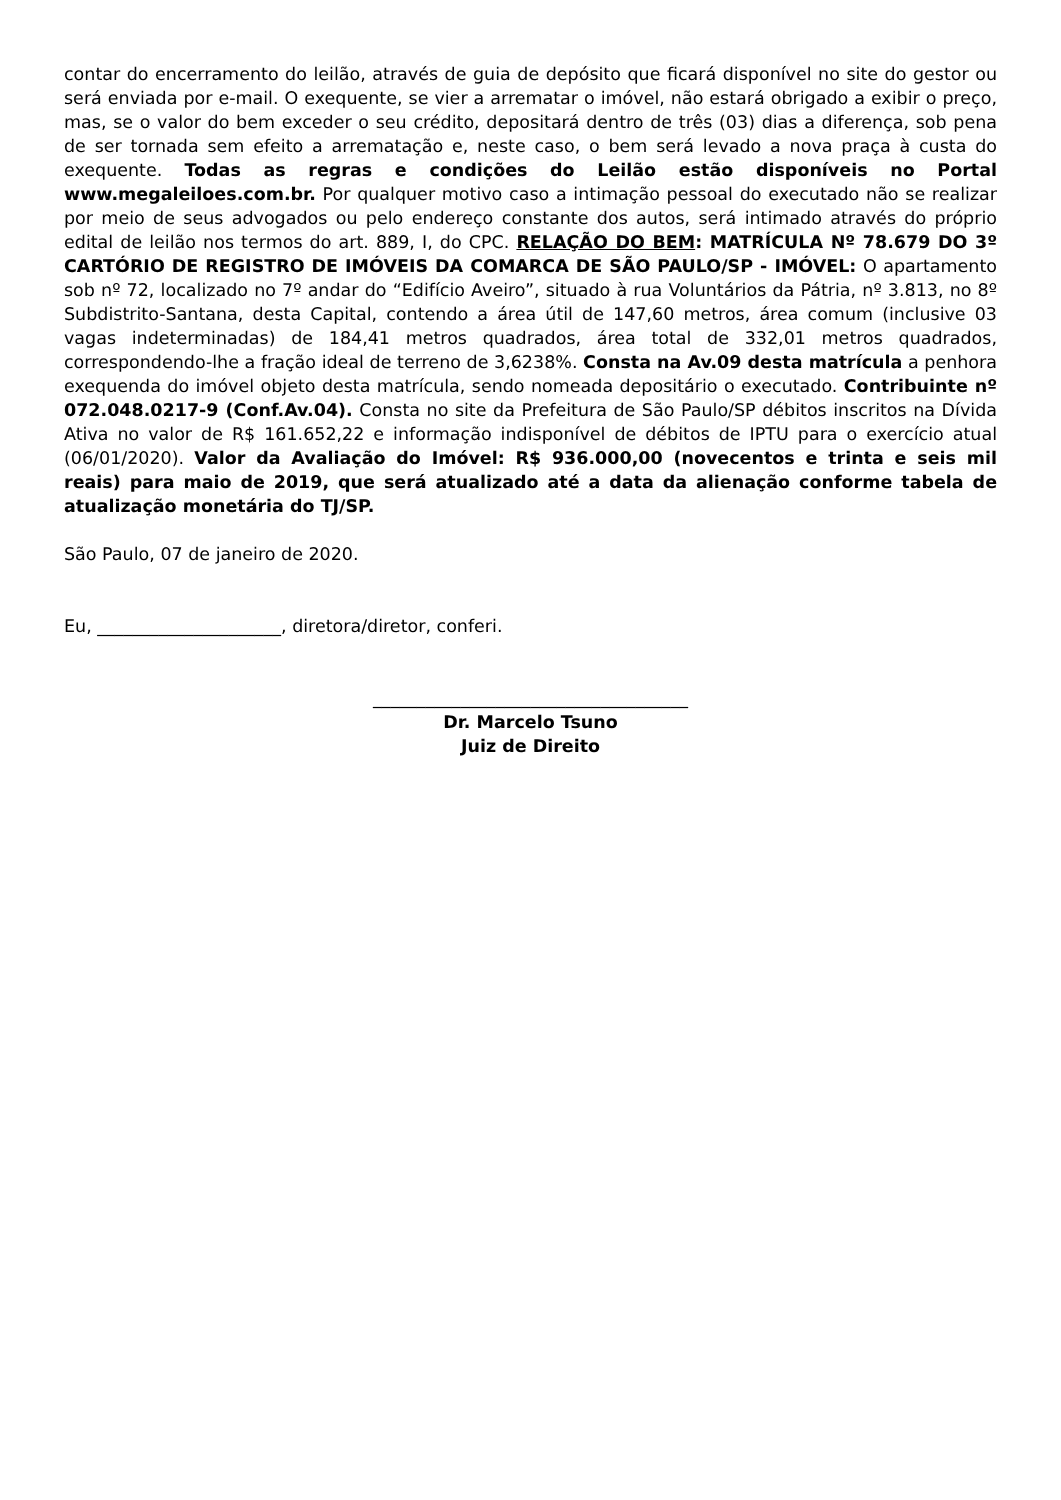contar do encerramento do leilão, através de guia de depósito que ficará disponível no site do gestor ou será enviada por e-mail. O exequente, se vier a arrematar o imóvel, não estará obrigado a exibir o preço, mas, se o valor do bem exceder o seu crédito, depositará dentro de três (03) dias a diferença, sob pena de ser tornada sem efeito a arrematação e, neste caso, o bem será levado a nova praça à custa do exequente. Todas as regras e condições do Leilão estão disponíveis no Portal www.megaleiloes.com.br. Por qualquer motivo caso a intimação pessoal do executado não se realizar por meio de seus advogados ou pelo endereço constante dos autos, será intimado através do próprio edital de leilão nos termos do art. 889, I, do CPC. RELAÇÃO DO BEM: MATRÍCULA Nº 78.679 DO 3º CARTÓRIO DE REGISTRO DE IMÓVEIS DA COMARCA DE SÃO PAULO/SP - IMÓVEL: O apartamento sob nº 72, localizado no 7º andar do “Edifício Aveiro”, situado à rua Voluntários da Pátria, nº 3.813, no 8º Subdistrito-Santana, desta Capital, contendo a área útil de 147,60 metros, área comum (inclusive 03 vagas indeterminadas) de 184,41 metros quadrados, área total de 332,01 metros quadrados, correspondendo-lhe a fração ideal de terreno de 3,6238%. Consta na Av.09 desta matrícula a penhora exequenda do imóvel objeto desta matrícula, sendo nomeada depositário o executado. Contribuinte nº 072.048.0217-9 (Conf.Av.04). Consta no site da Prefeitura de São Paulo/SP débitos inscritos na Dívida Ativa no valor de R$ 161.652,22 e informação indisponível de débitos de IPTU para o exercício atual (06/01/2020). Valor da Avaliação do Imóvel: R$ 936.000,00 (novecentos e trinta e seis mil reais) para maio de 2019, que será atualizado até a data da alienação conforme tabela de atualização monetária do TJ/SP.
São Paulo, 07 de janeiro de 2020.
Eu, _____________________, diretora/diretor, conferi.
____________________________________
Dr. Marcelo Tsuno
Juiz de Direito